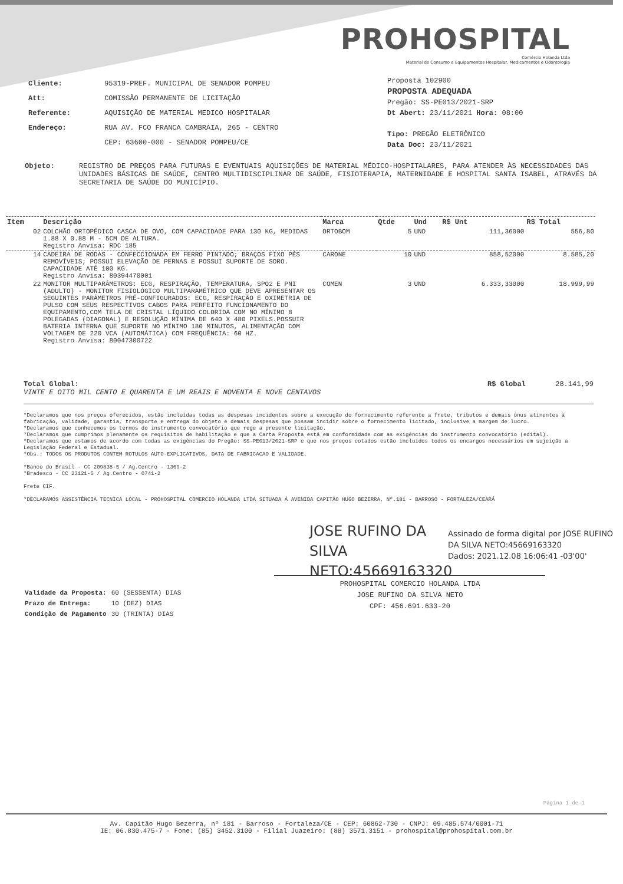PROHOSPITAL
Comércio Holanda Ltda
Material de Consumo e Equipamentos Hospitalar, Medicamentos e Odontologia
| Cliente: | 95319-PREF. MUNICIPAL DE SENADOR POMPEU |
| Att: | COMISSÃO PERMANENTE DE LICITAÇÃO |
| Referente: | AQUISIÇÃO DE MATERIAL MEDICO HOSPITALAR |
| Endereço: | RUA AV. FCO FRANCA CAMBRAIA, 265 - CENTRO |
| | CEP: 63600-000 - SENADOR POMPEU/CE |
Proposta 102900
PROPOSTA ADEQUADA
Pregão: SS-PE013/2021-SRP
Dt Abert: 23/11/2021 Hora: 08:00
Tipo: PREGÃO ELETRÔNICO
Data Doc: 23/11/2021
Objeto: REGISTRO DE PREÇOS PARA FUTURAS E EVENTUAIS AQUISIÇÕES DE MATERIAL MÉDICO-HOSPITALARES, PARA ATENDER ÀS NECESSIDADES DAS UNIDADES BÁSICAS DE SAÚDE, CENTRO MULTIDISCIPLINAR DE SAÚDE, FISIOTERAPIA, MATERNIDADE E HOSPITAL SANTA ISABEL, ATRAVÉS DA SECRETARIA DE SAÚDE DO MUNICÍPIO.
| Item | Descrição | Marca | Qtde | Und | R$ Unt | R$ Total |
| --- | --- | --- | --- | --- | --- | --- |
| 02 | COLCHÃO ORTOPÉDICO CASCA DE OVO, COM CAPACIDADE PARA 130 KG, MEDIDAS 1.88 X 0.88 M - 5CM DE ALTURA. Registro Anvisa: RDC 185 | ORTOBOM | 5 | UND | 111,36000 | 556,80 |
| 14 | CADEIRA DE RODAS - CONFECCIONADA EM FERRO PINTADO; BRAÇOS FIXO PÉS REMOVÍVEIS; POSSUI ELEVAÇÃO DE PERNAS E POSSUI SUPORTE DE SORO. CAPACIDADE ATÉ 100 KG. Registro Anvisa: 80394470001 | CARONE | 10 | UND | 858,52000 | 8.585,20 |
| 22 | MONITOR MULTIPARÂMETROS: ECG, RESPIRAÇÃO, TEMPERATURA, SPO2 E PNI (ADULTO) - MONITOR FISIOLÓGICO MULTIPARAMÉTRICO QUE DEVE APRESENTAR OS SEGUINTES PARÂMETROS PRÉ-CONFIGURADOS: ECG, RESPIRAÇÃO E OXIMETRIA DE PULSO COM SEUS RESPECTIVOS CABOS PARA PERFEITO FUNCIONAMENTO DO EQUIPAMENTO,COM TELA DE CRISTAL LÍQUIDO COLORIDA COM NO MÍNIMO 8 POLEGADAS (DIAGONAL) E RESOLUÇÃO MÍNIMA DE 640 X 480 PIXELS.POSSUIR BATERIA INTERNA QUE SUPORTE NO MÍNIMO 180 MINUTOS, ALIMENTAÇÃO COM VOLTAGEM DE 220 VCA (AUTOMÁTICA) COM FREQUÊNCIA: 60 HZ. Registro Anvisa: 80047300722 | COMEN | 3 | UND | 6.333,33000 | 18.999,99 |
Total Global:
VINTE E OITO MIL CENTO E QUARENTA E UM REAIS E NOVENTA E NOVE CENTAVOS
R$ Global 28.141,99
*Declaramos que nos preços oferecidos, estão incluídas todas as despesas incidentes sobre a execução do fornecimento referente a frete, tributos e demais ônus atinentes à fabricação, validade, garantia, transporte e entrega do objeto e demais despesas que possam incidir sobre o fornecimento licitado, inclusive a margem de lucro.
*Declaramos que conhecemos os termos do instrumento convocatório que rege a presente licitação.
*Declaramos que cumprimos plenamente os requisitos de habilitação e que a Carta Proposta está em conformidade com as exigências do instrumento convocatório (edital).
*Declaramos que estamos de acordo com todas as exigências do Pregão: SS-PE013/2021-SRP e que nos preços cotados estão incluídos todos os encargos necessários em sujeição a Legislação Federal e Estadual.
*Obs.: TODOS OS PRODUTOS CONTEM ROTULOS AUTO-EXPLICATIVOS, DATA DE FABRICACAO E VALIDADE.
*Banco do Brasil - CC 209838-5 / Ag.Centro - 1369-2
*Bradesco - CC 23121-5 / Ag.Centro - 0741-2
Frete CIF.
*DECLARAMOS ASSISTÊNCIA TECNICA LOCAL - PROHOSPITAL COMERCIO HOLANDA LTDA SITUADA Á AVENIDA CAPITÃO HUGO BEZERRA, Nº.181 - BARROSO - FORTALEZA/CEARÁ
JOSE RUFINO DA SILVA NETO:45669163320
Assinado de forma digital por JOSE RUFINO DA SILVA NETO:45669163320
Dados: 2021.12.08 16:06:41 -03'00'
| Validade da Proposta: | 60 (SESSENTA) DIAS |
| Prazo de Entrega: | 10 (DEZ) DIAS |
| Condição de Pagamento | 30 (TRINTA) DIAS |
PROHOSPITAL COMERCIO HOLANDA LTDA
JOSE RUFINO DA SILVA NETO
CPF: 456.691.633-20
Página 1 de 1
Av. Capitão Hugo Bezerra, nº 181 - Barroso - Fortaleza/CE - CEP: 60862-730 - CNPJ: 09.485.574/0001-71
IE: 06.830.475-7 - Fone: (85) 3452.3100 - Filial Juazeiro: (88) 3571.3151 - prohospital@prohospital.com.br